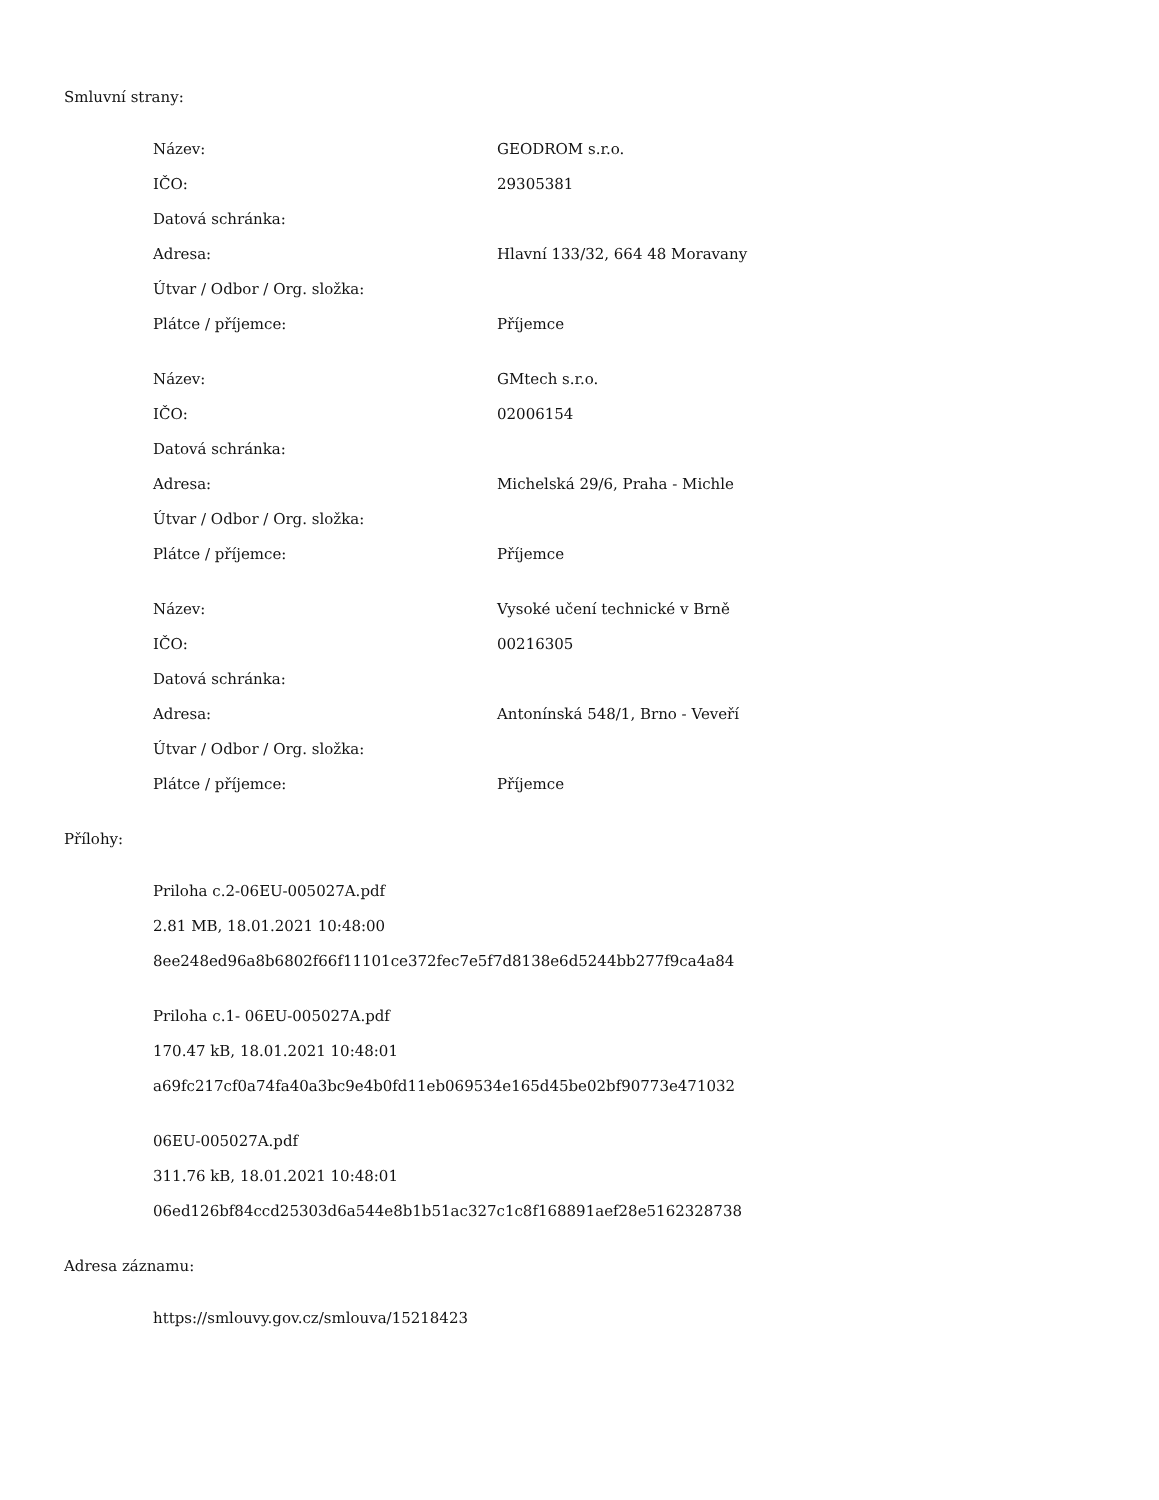Smluvní strany:
| Název: | GEODROM s.r.o. |
| IČO: | 29305381 |
| Datová schránka: | |
| Adresa: | Hlavní 133/32, 664 48 Moravany |
| Útvar / Odbor / Org. složka: | |
| Plátce / příjemce: | Příjemce |
| Název: | GMtech s.r.o. |
| IČO: | 02006154 |
| Datová schránka: | |
| Adresa: | Michelská 29/6, Praha - Michle |
| Útvar / Odbor / Org. složka: | |
| Plátce / příjemce: | Příjemce |
| Název: | Vysoké učení technické v Brně |
| IČO: | 00216305 |
| Datová schránka: | |
| Adresa: | Antonínská 548/1, Brno - Veveří |
| Útvar / Odbor / Org. složka: | |
| Plátce / příjemce: | Příjemce |
Přílohy:
Priloha c.2-06EU-005027A.pdf
2.81 MB, 18.01.2021 10:48:00
8ee248ed96a8b6802f66f11101ce372fec7e5f7d8138e6d5244bb277f9ca4a84
Priloha c.1- 06EU-005027A.pdf
170.47 kB, 18.01.2021 10:48:01
a69fc217cf0a74fa40a3bc9e4b0fd11eb069534e165d45be02bf90773e471032
06EU-005027A.pdf
311.76 kB, 18.01.2021 10:48:01
06ed126bf84ccd25303d6a544e8b1b51ac327c1c8f168891aef28e5162328738
Adresa záznamu:
https://smlouvy.gov.cz/smlouva/15218423